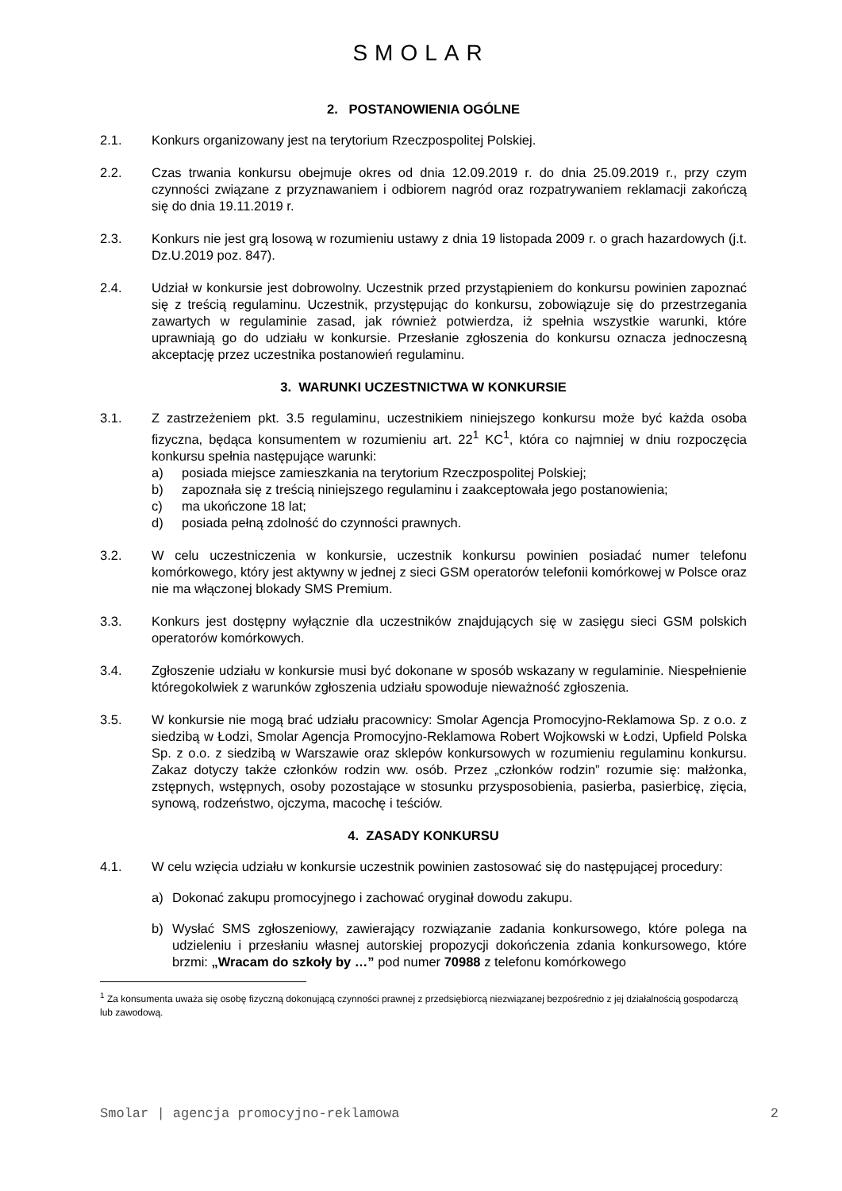SMOLAR
2. POSTANOWIENIA OGÓLNE
2.1. Konkurs organizowany jest na terytorium Rzeczpospolitej Polskiej.
2.2. Czas trwania konkursu obejmuje okres od dnia 12.09.2019 r. do dnia 25.09.2019 r., przy czym czynności związane z przyznawaniem i odbiorem nagród oraz rozpatrywaniem reklamacji zakończą się do dnia 19.11.2019 r.
2.3. Konkurs nie jest grą losową w rozumieniu ustawy z dnia 19 listopada 2009 r. o grach hazardowych (j.t. Dz.U.2019 poz. 847).
2.4. Udział w konkursie jest dobrowolny. Uczestnik przed przystąpieniem do konkursu powinien zapoznać się z treścią regulaminu. Uczestnik, przystępując do konkursu, zobowiązuje się do przestrzegania zawartych w regulaminie zasad, jak również potwierdza, iż spełnia wszystkie warunki, które uprawniają go do udziału w konkursie. Przesłanie zgłoszenia do konkursu oznacza jednoczesną akceptację przez uczestnika postanowień regulaminu.
3. WARUNKI UCZESTNICTWA W KONKURSIE
3.1. Z zastrzeżeniem pkt. 3.5 regulaminu, uczestnikiem niniejszego konkursu może być każda osoba fizyczna, będąca konsumentem w rozumieniu art. 22<sup>1</sup> KC<sup>1</sup>, która co najmniej w dniu rozpoczęcia konkursu spełnia następujące warunki:
a) posiada miejsce zamieszkania na terytorium Rzeczpospolitej Polskiej;
b) zapoznała się z treścią niniejszego regulaminu i zaakceptowała jego postanowienia;
c) ma ukończone 18 lat;
d) posiada pełną zdolność do czynności prawnych.
3.2. W celu uczestniczenia w konkursie, uczestnik konkursu powinien posiadać numer telefonu komórkowego, który jest aktywny w jednej z sieci GSM operatorów telefonii komórkowej w Polsce oraz nie ma włączonej blokady SMS Premium.
3.3. Konkurs jest dostępny wyłącznie dla uczestników znajdujących się w zasięgu sieci GSM polskich operatorów komórkowych.
3.4. Zgłoszenie udziału w konkursie musi być dokonane w sposób wskazany w regulaminie. Niespełnienie któregokolwiek z warunków zgłoszenia udziału spowoduje nieważność zgłoszenia.
3.5. W konkursie nie mogą brać udziału pracownicy: Smolar Agencja Promocyjno-Reklamowa Sp. z o.o. z siedzibą w Łodzi, Smolar Agencja Promocyjno-Reklamowa Robert Wojkowski w Łodzi, Upfield Polska Sp. z o.o. z siedzibą w Warszawie oraz sklepów konkursowych w rozumieniu regulaminu konkursu. Zakaz dotyczy także członków rodzin ww. osób. Przez „członków rodzin” rozumie się: małżonka, zstępnych, wstępnych, osoby pozostające w stosunku przysposobienia, pasierba, pasierbicę, zięcia, synową, rodzeństwo, ojczyma, macochę i teściów.
4. ZASADY KONKURSU
4.1. W celu wzięcia udziału w konkursie uczestnik powinien zastosować się do następującej procedury:
a) Dokonać zakupu promocyjnego i zachować oryginał dowodu zakupu.
b) Wysłać SMS zgłoszeniowy, zawierający rozwiązanie zadania konkursowego, które polega na udzieleniu i przesłaniu własnej autorskiej propozycji dokończenia zdania konkursowego, które brzmi: „Wracam do szkoły by …” pod numer 70988 z telefonu komórkowego
<sup>1</sup> Za konsumenta uważa się osobę fizyczną dokonującą czynności prawnej z przedsiębiorcą niezwiązanej bezpośrednio z jej działalnością gospodarczą lub zawodową.
Smolar | agencja promocyjno-reklamowa 2